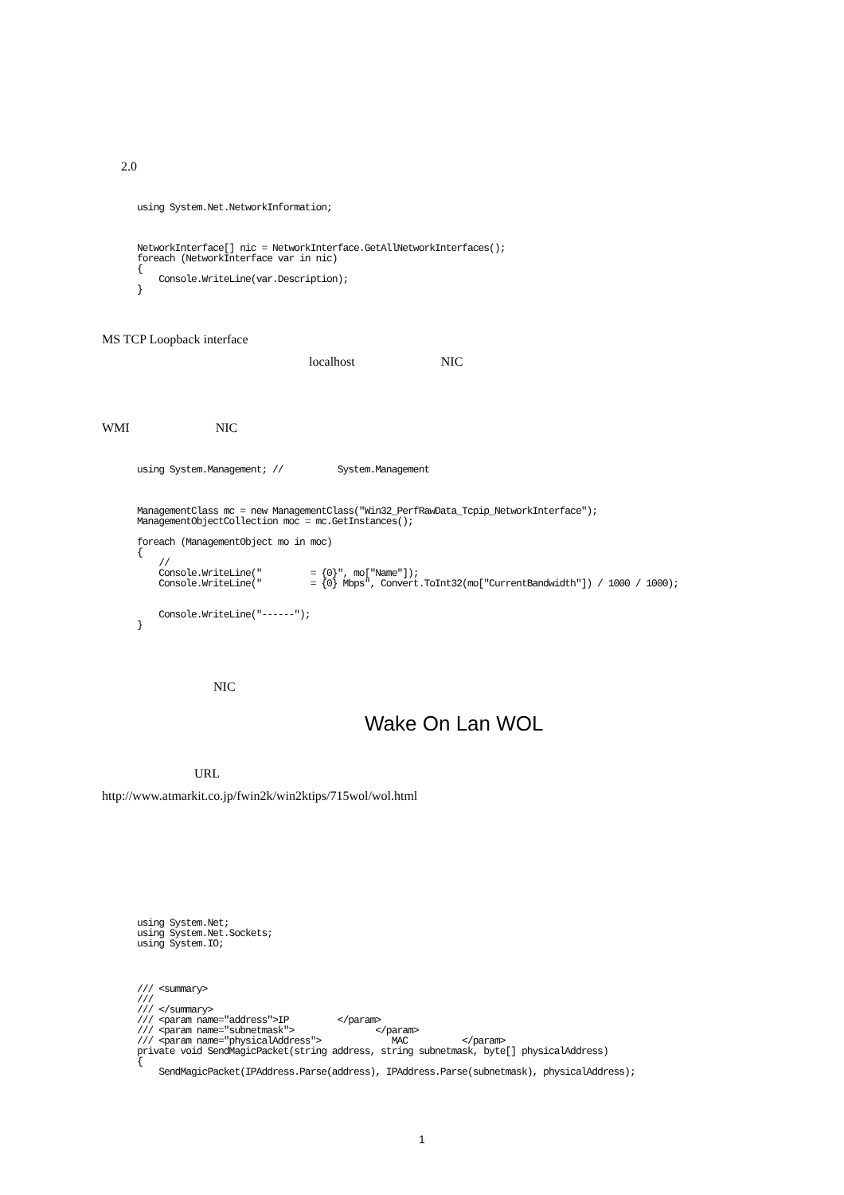2.0
using System.Net.NetworkInformation;
NetworkInterface[] nic = NetworkInterface.GetAllNetworkInterfaces();
foreach (NetworkInterface var in nic)
{
    Console.WriteLine(var.Description);
}
MS TCP Loopback interface
localhost NIC
WMI NIC
using System.Management; //          System.Management
ManagementClass mc = new ManagementClass("Win32_PerfRawData_Tcpip_NetworkInterface");
ManagementObjectCollection moc = mc.GetInstances();

foreach (ManagementObject mo in moc)
{
    //
    Console.WriteLine("         = {0}", mo["Name"]);
    Console.WriteLine("         = {0} Mbps", Convert.ToInt32(mo["CurrentBandwidth"]) / 1000 / 1000);


    Console.WriteLine("------");
}
NIC
Wake On Lan WOL
URL
http://www.atmarkit.co.jp/fwin2k/win2ktips/715wol/wol.html
using System.Net;
using System.Net.Sockets;
using System.IO;
/// <summary>
///
/// </summary>
/// <param name="address">IP         </param>
/// <param name="subnetmask">               </param>
/// <param name="physicalAddress">             MAC          </param>
private void SendMagicPacket(string address, string subnetmask, byte[] physicalAddress)
{
    SendMagicPacket(IPAddress.Parse(address), IPAddress.Parse(subnetmask), physicalAddress);
1